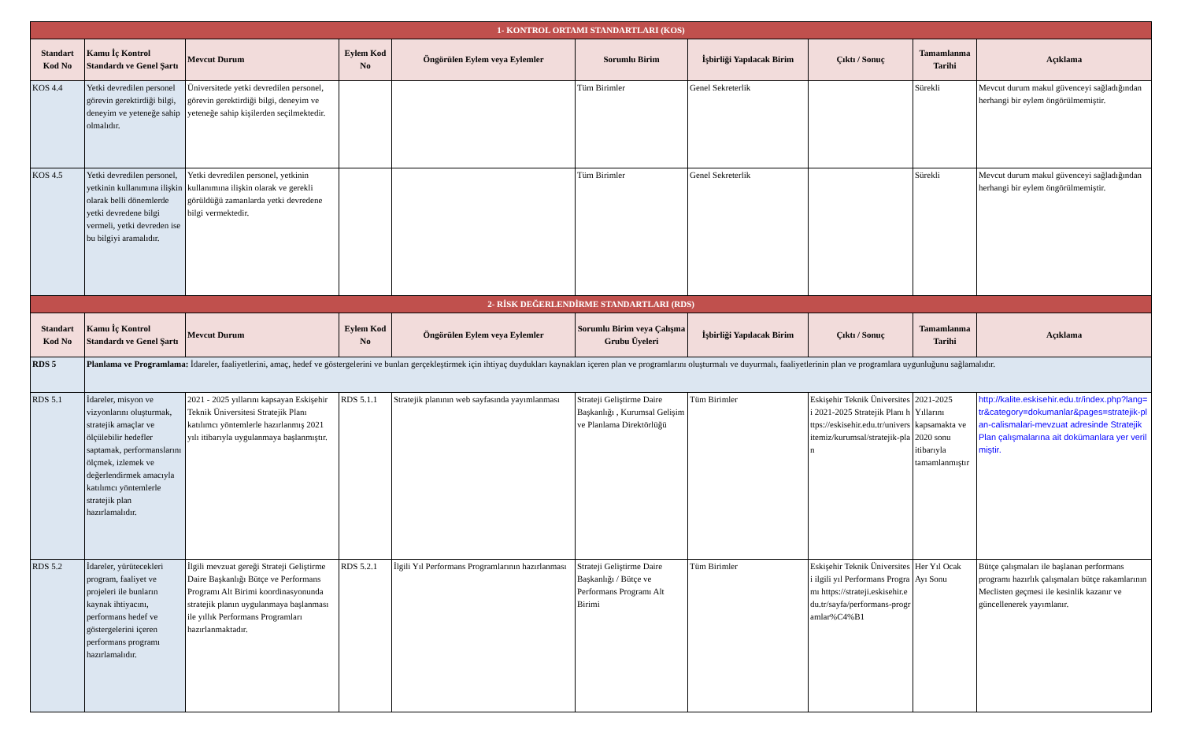| 1- KONTROL ORTAMI STANDARTLARI (KOS) | | | | | | | | | |
| Standart Kod No | Kamu İç Kontrol Standardı ve Genel Şartı | Mevcut Durum | Eylem Kod No | Öngörülen Eylem veya Eylemler | Sorumlu Birim | İşbirliği Yapılacak Birim | Çıktı / Sonuç | Tamamlanma Tarihi | Açıklama |
| KOS 4.4 | Yetki devredilen personel görevin gerektirdiği bilgi, deneyim ve yeteneğe sahip olmalıdır. | Üniversitede yetki devredilen personel, görevin gerektirdiği bilgi, deneyim ve yeteneğe sahip kişilerden seçilmektedir. | | | Tüm Birimler | Genel Sekreterlik | | Sürekli | Mevcut durum makul güvenceyi sağladığından herhangi bir eylem öngörülmemiştir. |
| KOS 4.5 | Yetki devredilen personel, yetkinin kullanımına ilişkin olarak belli dönemlerde yetki devredene bilgi vermeli, yetki devreden ise bu bilgiyi aramalıdır. | Yetki devredilen personel, yetkinin kullanımına ilişkin olarak ve gerekli görüldüğü zamanlarda yetki devredene bilgi vermektedir. | | | Tüm Birimler | Genel Sekreterlik | | Sürekli | Mevcut durum makul güvenceyi sağladığından herhangi bir eylem öngörülmemiştir. |
| 2- RİSK DEĞERLENDİRME STANDARTLARI (RDS) | | | | | | | | | |
| Standart Kod No | Kamu İç Kontrol Standardı ve Genel Şartı | Mevcut Durum | Eylem Kod No | Öngörülen Eylem veya Eylemler | Sorumlu Birim veya Çalışma Grubu Üyeleri | İşbirliği Yapılacak Birim | Çıktı / Sonuç | Tamamlanma Tarihi | Açıklama |
| RDS 5 | Planlama ve Programlama: İdareler, faaliyetlerini, amaç, hedef ve göstergelerini ve bunları gerçekleştirmek için ihtiyaç duydukları kaynakları içeren plan ve programlarını oluşturmalı ve duyurmalı, faaliyetlerinin plan ve programlara uygunluğunu sağlamalıdır. | | | | | | | | |
| RDS 5.1 | İdareler, misyon ve vizyonlarını oluşturmak, stratejik amaçlar ve ölçülebilir hedefler saptamak, performanslarını ölçmek, izlemek ve değerlendirmek amacıyla katılımcı yöntemlerle stratejik plan hazırlamalıdır. | 2021 - 2025 yıllarını kapsayan Eskişehir Teknik Üniversitesi Stratejik Planı katılımcı yöntemlerle hazırlanmış 2021 yılı itibarıyla uygulanmaya başlanmıştır. | RDS 5.1.1 | Stratejik planının web sayfasında yayımlanması | Strateji Geliştirme Daire Başkanlığı , Kurumsal Gelişim ve Planlama Direktörlüğü | Tüm Birimler | Eskişehir Teknik Üniversitesi 2021-2025 Stratejik Planı https://eskisehir.edu.tr/universitemiz/kurumsal/stratejik-plan | 2021-2025 Yıllarını kapsamakta ve 2020 sonu itibarıyla tamamlanmıştır | http://kalite.eskisehir.edu.tr/index.php?lang=tr&category=dokumanlar&pages=stratejik-plan-calismalari-mevzuat adresinde Stratejik Plan çalışmalarına ait dokümanlara yer verilmiştir. |
| RDS 5.2 | İdareler, yürütecekleri program, faaliyet ve projeleri ile bunların kaynak ihtiyacını, performans hedef ve göstergelerini içeren performans programı hazırlamalıdır. | İlgili mevzuat gereği Strateji Geliştirme Daire Başkanlığı Bütçe ve Performans Programı Alt Birimi koordinasyonunda stratejik planın uygulanmaya başlanması ile yıllık Performans Programları hazırlanmaktadır. | RDS 5.2.1 | İlgili Yıl Performans Programlarının hazırlanması | Strateji Geliştirme Daire Başkanlığı / Bütçe ve Performans Programı Alt Birimi | Tüm Birimler | Eskişehir Teknik Üniversitesi ilgili yıl Performans Programı https://strateji.eskisehir.edu.tr/sayfa/performans-programlar%C4%B1 | Her Yıl Ocak Ayı Sonu | Bütçe çalışmaları ile başlanan performans programı hazırlık çalışmaları bütçe rakamlarının Meclisten geçmesi ile kesinlik kazanır ve güncellenerek yayımlanır. |